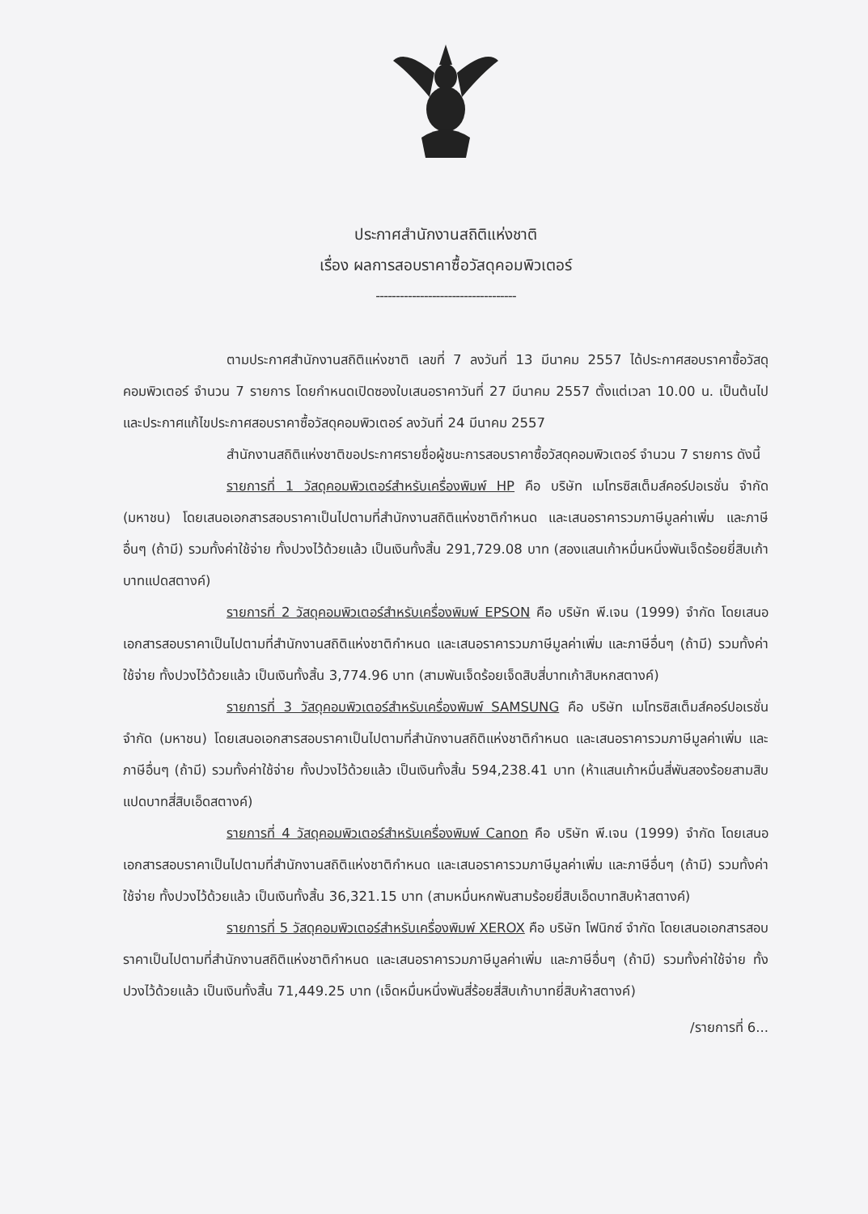ประกาศสำนักงานสถิติแห่งชาติ
เรื่อง ผลการสอบราคาซื้อวัสดุคอมพิวเตอร์
-----------------------------------
ตามประกาศสำนักงานสถิติแห่งชาติ เลขที่ 7 ลงวันที่ 13 มีนาคม 2557 ได้ประกาศสอบราคาซื้อวัสดุคอมพิวเตอร์ จำนวน 7 รายการ โดยกำหนดเปิดซองใบเสนอราคาวันที่ 27 มีนาคม 2557 ตั้งแต่เวลา 10.00 น. เป็นต้นไป และประกาศแก้ไขประกาศสอบราคาซื้อวัสดุคอมพิวเตอร์ ลงวันที่ 24 มีนาคม 2557
สำนักงานสถิติแห่งชาติขอประกาศรายชื่อผู้ชนะการสอบราคาซื้อวัสดุคอมพิวเตอร์ จำนวน 7 รายการ ดังนี้
รายการที่ 1 วัสดุคอมพิวเตอร์สำหรับเครื่องพิมพ์ HP คือ บริษัท เมโทรซิสเต็มส์คอร์ปอเรชั่น จำกัด (มหาชน) โดยเสนอเอกสารสอบราคาเป็นไปตามที่สำนักงานสถิติแห่งชาติกำหนด และเสนอราคารวมภาษีมูลค่าเพิ่ม และภาษีอื่นๆ (ถ้ามี) รวมทั้งค่าใช้จ่าย ทั้งปวงไว้ด้วยแล้ว เป็นเงินทั้งสิ้น 291,729.08 บาท (สองแสนเก้าหมื่นหนึ่งพันเจ็ดร้อยยี่สิบเก้าบาทแปดสตางค์)
รายการที่ 2 วัสดุคอมพิวเตอร์สำหรับเครื่องพิมพ์ EPSON คือ บริษัท พี.เจน (1999) จำกัด โดยเสนอเอกสารสอบราคาเป็นไปตามที่สำนักงานสถิติแห่งชาติกำหนด และเสนอราคารวมภาษีมูลค่าเพิ่ม และภาษีอื่นๆ (ถ้ามี) รวมทั้งค่าใช้จ่าย ทั้งปวงไว้ด้วยแล้ว เป็นเงินทั้งสิ้น 3,774.96 บาท (สามพันเจ็ดร้อยเจ็ดสิบสี่บาทเก้าสิบหกสตางค์)
รายการที่ 3 วัสดุคอมพิวเตอร์สำหรับเครื่องพิมพ์ SAMSUNG คือ บริษัท เมโทรซิสเต็มส์คอร์ปอเรชั่น จำกัด (มหาชน) โดยเสนอเอกสารสอบราคาเป็นไปตามที่สำนักงานสถิติแห่งชาติกำหนด และเสนอราคารวมภาษีมูลค่าเพิ่ม และภาษีอื่นๆ (ถ้ามี) รวมทั้งค่าใช้จ่าย ทั้งปวงไว้ด้วยแล้ว เป็นเงินทั้งสิ้น 594,238.41 บาท (ห้าแสนเก้าหมื่นสี่พันสองร้อยสามสิบแปดบาทสี่สิบเอ็ดสตางค์)
รายการที่ 4 วัสดุคอมพิวเตอร์สำหรับเครื่องพิมพ์ Canon คือ บริษัท พี.เจน (1999) จำกัด โดยเสนอเอกสารสอบราคาเป็นไปตามที่สำนักงานสถิติแห่งชาติกำหนด และเสนอราคารวมภาษีมูลค่าเพิ่ม และภาษีอื่นๆ (ถ้ามี) รวมทั้งค่าใช้จ่าย ทั้งปวงไว้ด้วยแล้ว เป็นเงินทั้งสิ้น 36,321.15 บาท (สามหมื่นหกพันสามร้อยยี่สิบเอ็ดบาทสิบห้าสตางค์)
รายการที่ 5 วัสดุคอมพิวเตอร์สำหรับเครื่องพิมพ์ XEROX คือ บริษัท โฟนิกซ์ จำกัด โดยเสนอเอกสารสอบราคาเป็นไปตามที่สำนักงานสถิติแห่งชาติกำหนด และเสนอราคารวมภาษีมูลค่าเพิ่ม และภาษีอื่นๆ (ถ้ามี) รวมทั้งค่าใช้จ่าย ทั้งปวงไว้ด้วยแล้ว เป็นเงินทั้งสิ้น 71,449.25 บาท (เจ็ดหมื่นหนึ่งพันสี่ร้อยสี่สิบเก้าบาทยี่สิบห้าสตางค์)
/รายการที่ 6...